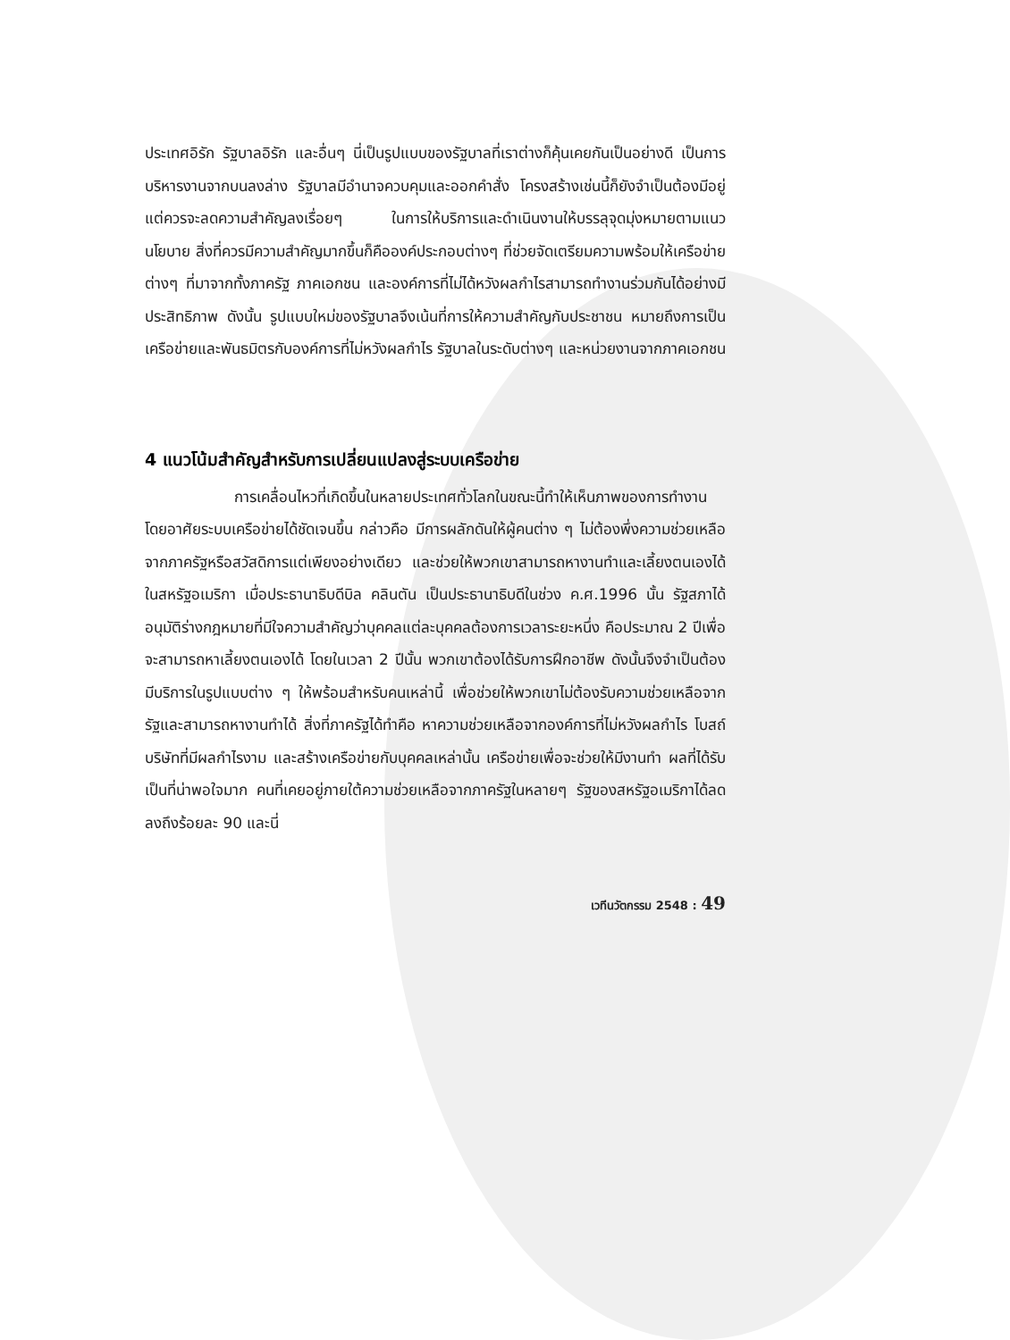ประเทศอิรัก รัฐบาลอิรัก และอื่นๆ นี่เป็นรูปแบบของรัฐบาลที่เราต่างก็คุ้นเคยกันเป็นอย่างดี เป็นการบริหารงานจากบนลงล่าง รัฐบาลมีอำนาจควบคุมและออกคำสั่ง โครงสร้างเช่นนี้ก็ยังจำเป็นต้องมีอยู่ แต่ควรจะลดความสำคัญลงเรื่อยๆ ในการให้บริการและดำเนินงานให้บรรลุจุดมุ่งหมายตามแนวนโยบาย สิ่งที่ควรมีความสำคัญมากขึ้นก็คือองค์ประกอบต่างๆ ที่ช่วยจัดเตรียมความพร้อมให้เครือข่ายต่างๆ ที่มาจากทั้งภาครัฐ ภาคเอกชน และองค์การที่ไม่ได้หวังผลกำไรสามารถทำงานร่วมกันได้อย่างมีประสิทธิภาพ ดังนั้น รูปแบบใหม่ของรัฐบาลจึงเน้นที่การให้ความสำคัญกับประชาชน หมายถึงการเป็นเครือข่ายและพันธมิตรกับองค์การที่ไม่หวังผลกำไร รัฐบาลในระดับต่างๆ และหน่วยงานจากภาคเอกชน
4 แนวโน้มสำคัญสำหรับการเปลี่ยนแปลงสู่ระบบเครือข่าย
การเคลื่อนไหวที่เกิดขึ้นในหลายประเทศทั่วโลกในขณะนี้ทำให้เห็นภาพของการทำงานโดยอาศัยระบบเครือข่ายได้ชัดเจนขึ้น กล่าวคือ มีการผลักดันให้ผู้คนต่าง ๆ ไม่ต้องพึ่งความช่วยเหลือจากภาครัฐหรือสวัสดิการแต่เพียงอย่างเดียว และช่วยให้พวกเขาสามารถหางานทำและเลี้ยงตนเองได้ ในสหรัฐอเมริกา เมื่อประธานาธิบดีบิล คลินตัน เป็นประธานาธิบดีในช่วง ค.ศ.1996 นั้น รัฐสภาได้อนุมัติร่างกฎหมายที่มีใจความสำคัญว่าบุคคลแต่ละบุคคลต้องการเวลาระยะหนึ่ง คือประมาณ 2 ปีเพื่อจะสามารถหาเลี้ยงตนเองได้ โดยในเวลา 2 ปีนั้น พวกเขาต้องได้รับการฝึกอาชีพ ดังนั้นจึงจำเป็นต้องมีบริการในรูปแบบต่าง ๆ ให้พร้อมสำหรับคนเหล่านี้ เพื่อช่วยให้พวกเขาไม่ต้องรับความช่วยเหลือจากรัฐและสามารถหางานทำได้ สิ่งที่ภาครัฐได้ทำคือ หาความช่วยเหลือจากองค์การที่ไม่หวังผลกำไร โบสถ์ บริษัทที่มีผลกำไรงาม และสร้างเครือข่ายกับบุคคลเหล่านั้น เครือข่ายเพื่อจะช่วยให้มีงานทำ ผลที่ได้รับเป็นที่น่าพอใจมาก คนที่เคยอยู่ภายใต้ความช่วยเหลือจากภาครัฐในหลายๆ รัฐของสหรัฐอเมริกาได้ลดลงถึงร้อยละ 90 และนี่
เวทีนวัตกรรม 2548 : 49